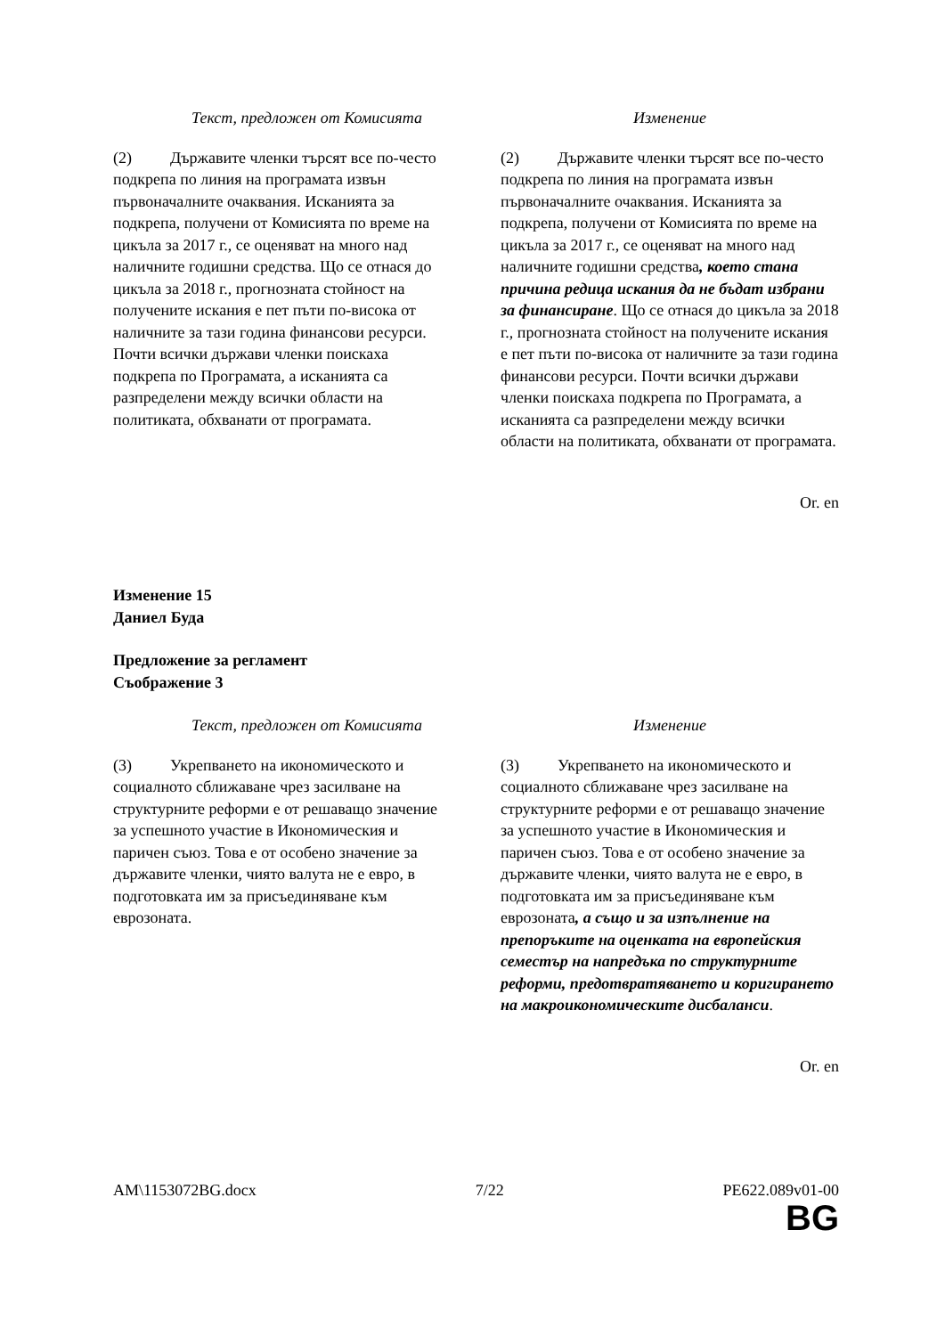| Текст, предложен от Комисията | Изменение |
| --- | --- |
| (2) Държавите членки търсят все по-често подкрепа по линия на програмата извън първоначалните очаквания. Исканията за подкрепа, получени от Комисията по време на цикъла за 2017 г., се оценяват на много над наличните годишни средства. Що се отнася до цикъла за 2018 г., прогнозната стойност на получените искания е пет пъти по-висока от наличните за тази година финансови ресурси. Почти всички държави членки поискаха подкрепа по Програмата, а исканията са разпределени между всички области на политиката, обхванати от програмата. | (2) Държавите членки търсят все по-често подкрепа по линия на програмата извън първоначалните очаквания. Исканията за подкрепа, получени от Комисията по време на цикъла за 2017 г., се оценяват на много над наличните годишни средства , което стана причина редица искания да не бъдат избрани за финансиране . Що се отнася до цикъла за 2018 г., прогнозната стойност на получените искания е пет пъти по-висока от наличните за тази година финансови ресурси. Почти всички държави членки поискаха подкрепа по Програмата, а исканията са разпределени между всички области на политиката, обхванати от програмата. |
Or. en
Изменение 15
Даниел Буда
Предложение за регламент
Съображение 3
| Текст, предложен от Комисията | Изменение |
| --- | --- |
| (3) Укрепването на икономическото и социалното сближаване чрез засилване на структурните реформи е от решаващо значение за успешното участие в Икономическия и паричен съюз. Това е от особено значение за държавите членки, чиято валута не е евро, в подготовката им за присъединяване към еврозоната. | (3) Укрепването на икономическото и социалното сближаване чрез засилване на структурните реформи е от решаващо значение за успешното участие в Икономическия и паричен съюз. Това е от особено значение за държавите членки, чиято валута не е евро, в подготовката им за присъединяване към еврозоната , а също и за изпълнение на препоръките на оценката на европейския семестър на напредъка по структурните реформи, предотвратяването и коригирането на макроикономическите дисбаланси . |
Or. en
AM\1153072BG.docx 7/22 PE622.089v01-00
BG